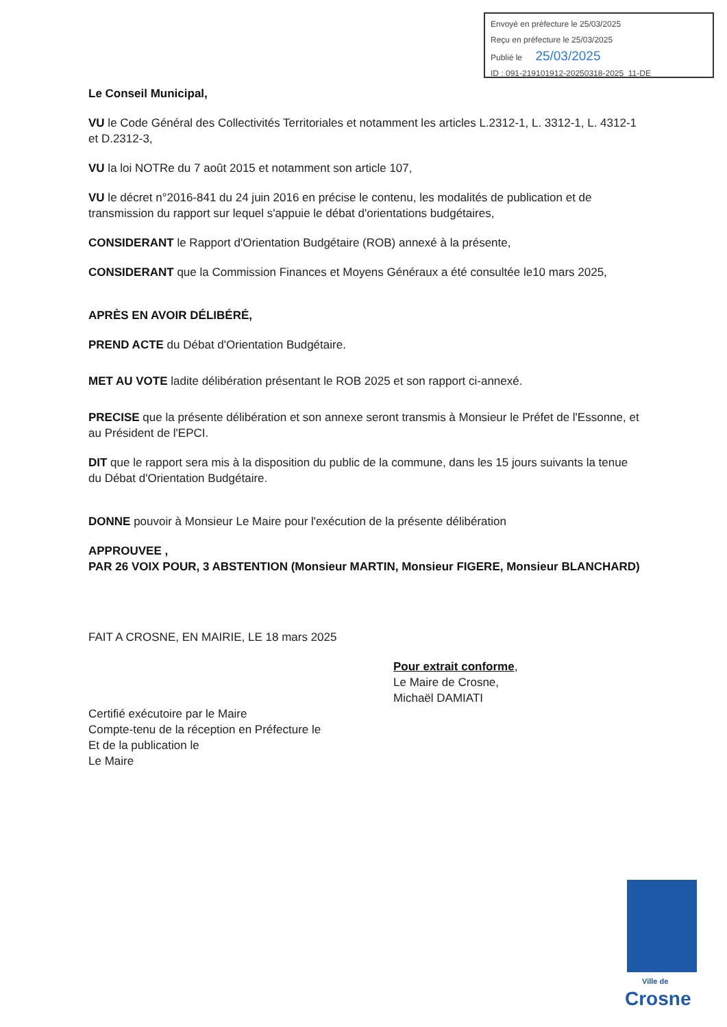Envoyé en préfecture le 25/03/2025
Reçu en préfecture le 25/03/2025
Publié le 25/03/2025
ID : 091-219101912-20250318-2025_11-DE
Le Conseil Municipal,
VU le Code Général des Collectivités Territoriales et notamment les articles L.2312-1, L. 3312-1, L. 4312-1 et D.2312-3,
VU la loi NOTRe du 7 août 2015 et notamment son article 107,
VU le décret n°2016-841 du 24 juin 2016 en précise le contenu, les modalités de publication et de transmission du rapport sur lequel s'appuie le débat d'orientations budgétaires,
CONSIDERANT le Rapport d'Orientation Budgétaire (ROB) annexé à la présente,
CONSIDERANT que la Commission Finances et Moyens Généraux a été consultée le10 mars 2025,
APRÈS EN AVOIR DÉLIBÉRÉ,
PREND ACTE du Débat d'Orientation Budgétaire.
MET AU VOTE ladite délibération présentant le ROB 2025 et son rapport ci-annexé.
PRECISE que la présente délibération et son annexe seront transmis à Monsieur le Préfet de l'Essonne, et au Président de l'EPCI.
DIT que le rapport sera mis à la disposition du public de la commune, dans les 15 jours suivants la tenue du Débat d'Orientation Budgétaire.
DONNE pouvoir à Monsieur Le Maire pour l'exécution de la présente délibération
APPROUVEE ,
PAR 26 VOIX POUR, 3 ABSTENTION (Monsieur MARTIN, Monsieur FIGERE, Monsieur BLANCHARD)
FAIT A CROSNE, EN MAIRIE, LE 18 mars 2025
Pour extrait conforme,
Le Maire de Crosne,
Michaël DAMIATI
Certifié exécutoire par le Maire
Compte-tenu de la réception en Préfecture le
Et de la publication le
Le Maire
Ville de
Crosne